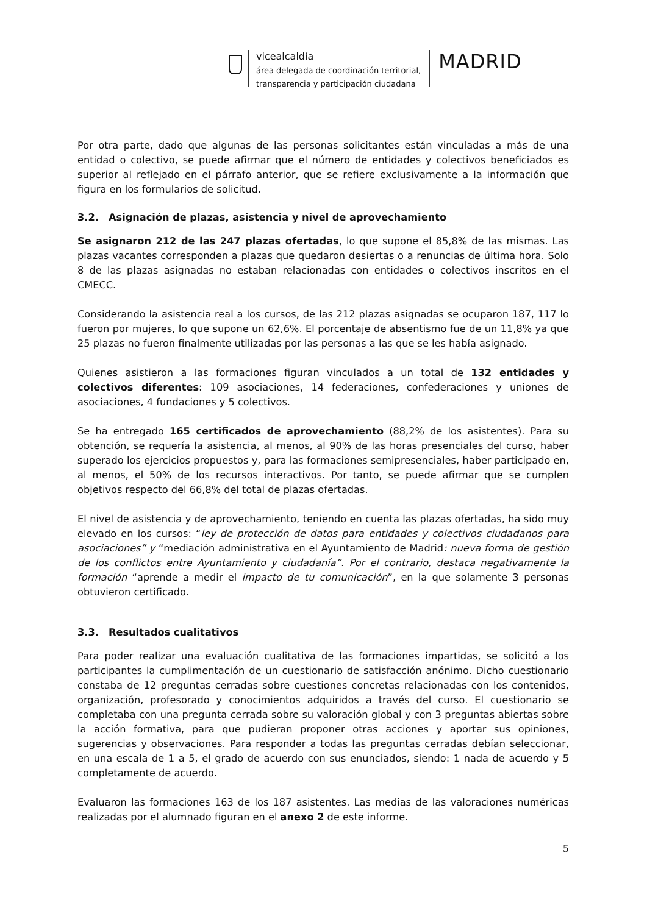vicealcaldía
área delegada de coordinación territorial,
transparencia y participación ciudadana
MADRID
Por otra parte, dado que algunas de las personas solicitantes están vinculadas a más de una entidad o colectivo, se puede afirmar que el número de entidades y colectivos beneficiados es superior al reflejado en el párrafo anterior, que se refiere exclusivamente a la información que figura en los formularios de solicitud.
3.2. Asignación de plazas, asistencia y nivel de aprovechamiento
Se asignaron 212 de las 247 plazas ofertadas, lo que supone el 85,8% de las mismas. Las plazas vacantes corresponden a plazas que quedaron desiertas o a renuncias de última hora. Solo 8 de las plazas asignadas no estaban relacionadas con entidades o colectivos inscritos en el CMECC.
Considerando la asistencia real a los cursos, de las 212 plazas asignadas se ocuparon 187, 117 lo fueron por mujeres, lo que supone un 62,6%. El porcentaje de absentismo fue de un 11,8% ya que 25 plazas no fueron finalmente utilizadas por las personas a las que se les había asignado.
Quienes asistieron a las formaciones figuran vinculados a un total de 132 entidades y colectivos diferentes: 109 asociaciones, 14 federaciones, confederaciones y uniones de asociaciones, 4 fundaciones y 5 colectivos.
Se ha entregado 165 certificados de aprovechamiento (88,2% de los asistentes). Para su obtención, se requería la asistencia, al menos, al 90% de las horas presenciales del curso, haber superado los ejercicios propuestos y, para las formaciones semipresenciales, haber participado en, al menos, el 50% de los recursos interactivos. Por tanto, se puede afirmar que se cumplen objetivos respecto del 66,8% del total de plazas ofertadas.
El nivel de asistencia y de aprovechamiento, teniendo en cuenta las plazas ofertadas, ha sido muy elevado en los cursos: “ley de protección de datos para entidades y colectivos ciudadanos para asociaciones” y “mediación administrativa en el Ayuntamiento de Madrid: nueva forma de gestión de los conflictos entre Ayuntamiento y ciudadanía”. Por el contrario, destaca negativamente la formación “aprende a medir el impacto de tu comunicación”, en la que solamente 3 personas obtuvieron certificado.
3.3. Resultados cualitativos
Para poder realizar una evaluación cualitativa de las formaciones impartidas, se solicitó a los participantes la cumplimentación de un cuestionario de satisfacción anónimo. Dicho cuestionario constaba de 12 preguntas cerradas sobre cuestiones concretas relacionadas con los contenidos, organización, profesorado y conocimientos adquiridos a través del curso. El cuestionario se completaba con una pregunta cerrada sobre su valoración global y con 3 preguntas abiertas sobre la acción formativa, para que pudieran proponer otras acciones y aportar sus opiniones, sugerencias y observaciones. Para responder a todas las preguntas cerradas debían seleccionar, en una escala de 1 a 5, el grado de acuerdo con sus enunciados, siendo: 1 nada de acuerdo y 5 completamente de acuerdo.
Evaluaron las formaciones 163 de los 187 asistentes. Las medias de las valoraciones numéricas realizadas por el alumnado figuran en el anexo 2 de este informe.
5